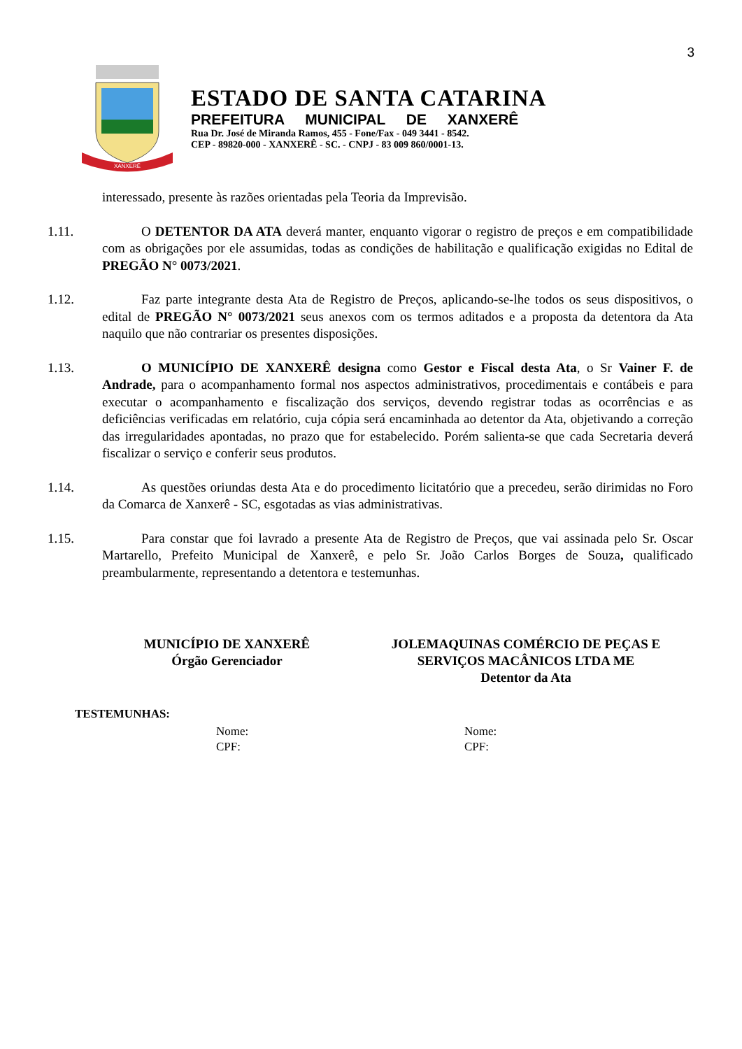3
XANXERÊ
ESTADO DE SANTA CATARINA
PREFEITURA MUNICIPAL DE XANXERÊ
Rua Dr. José de Miranda Ramos, 455 - Fone/Fax - 049 3441 - 8542.
CEP - 89820-000 - XANXERÊ - SC. - CNPJ - 83 009 860/0001-13.
interessado, presente às razões orientadas pela Teoria da Imprevisão.
1.11. O DETENTOR DA ATA deverá manter, enquanto vigorar o registro de preços e em compatibilidade com as obrigações por ele assumidas, todas as condições de habilitação e qualificação exigidas no Edital de PREGÃO N° 0073/2021.
1.12. Faz parte integrante desta Ata de Registro de Preços, aplicando-se-lhe todos os seus dispositivos, o edital de PREGÃO N° 0073/2021 seus anexos com os termos aditados e a proposta da detentora da Ata naquilo que não contrariar os presentes disposições.
1.13. O MUNICÍPIO DE XANXERÊ designa como Gestor e Fiscal desta Ata, o Sr Vainer F. de Andrade, para o acompanhamento formal nos aspectos administrativos, procedimentais e contábeis e para executar o acompanhamento e fiscalização dos serviços, devendo registrar todas as ocorrências e as deficiências verificadas em relatório, cuja cópia será encaminhada ao detentor da Ata, objetivando a correção das irregularidades apontadas, no prazo que for estabelecido. Porém salienta-se que cada Secretaria deverá fiscalizar o serviço e conferir seus produtos.
1.14. As questões oriundas desta Ata e do procedimento licitatório que a precedeu, serão dirimidas no Foro da Comarca de Xanxerê - SC, esgotadas as vias administrativas.
1.15. Para constar que foi lavrado a presente Ata de Registro de Preços, que vai assinada pelo Sr. Oscar Martarello, Prefeito Municipal de Xanxerê, e pelo Sr. João Carlos Borges de Souza, qualificado preambularmente, representando a detentora e testemunhas.
MUNICÍPIO DE XANXERÊ
Órgão Gerenciador
JOLEMAQUINAS COMÉRCIO DE PEÇAS E SERVIÇOS MACÂNICOS LTDA ME
Detentor da Ata
TESTEMUNHAS:
Nome:
CPF:
Nome:
CPF: